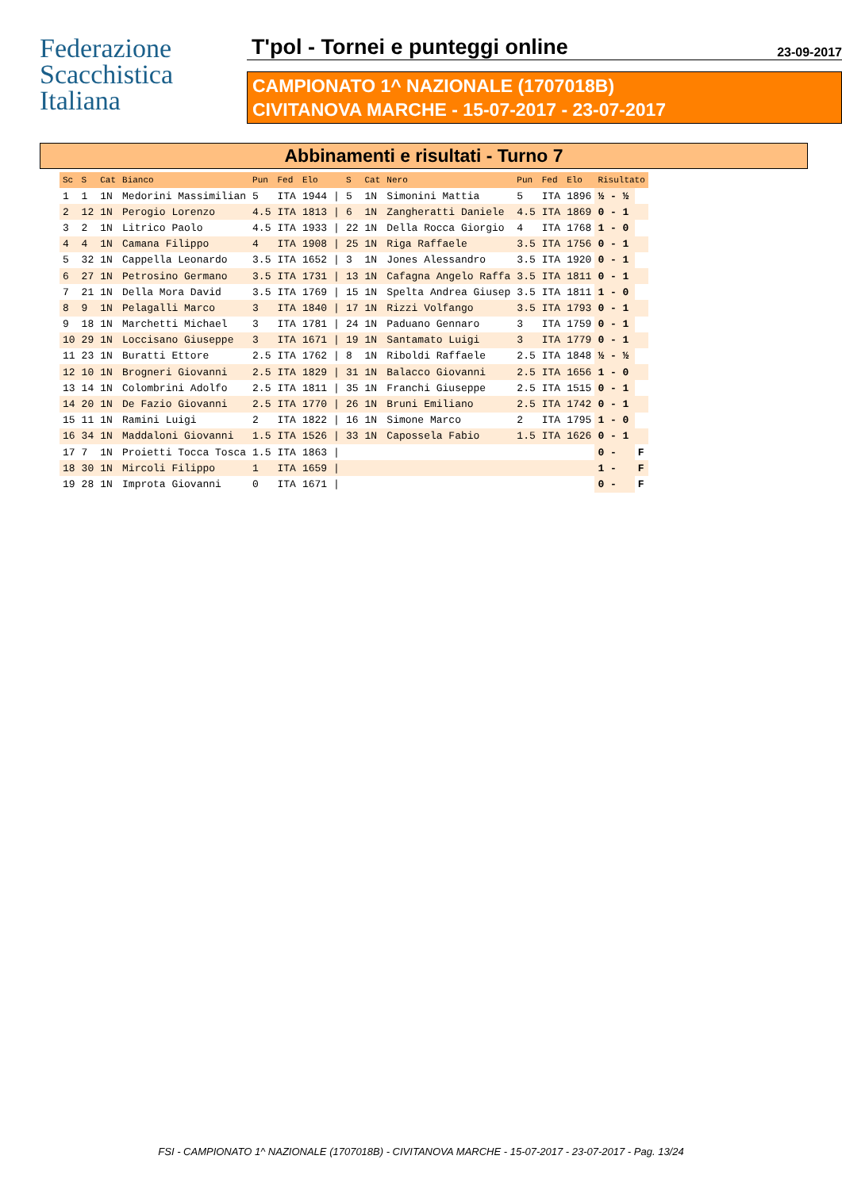Federazione
Scacchistica
Italiana
T'pol - Tornei e punteggi online 23-09-2017
CAMPIONATO 1^ NAZIONALE (1707018B)
CIVITANOVA MARCHE - 15-07-2017 - 23-07-2017
Abbinamenti e risultati - Turno 7
| Sc | S | Cat | Bianco | Pun | Fed | Elo | | S | Cat | Nero | Pun | Fed | Elo | Risultato | |
| --- | --- | --- | --- | --- | --- | --- | --- | --- | --- | --- | --- | --- | --- | --- | --- |
| 1 | 1 | 1N | Medorini Massimilian | 5 | ITA | 1944 | / | 5 | 1N | Simonini Mattia | 5 | ITA | 1896 | ½ - ½ | |
| 2 | 12 | 1N | Perogio Lorenzo | 4.5 | ITA | 1813 | / | 6 | 1N | Zangheratti Daniele | 4.5 | ITA | 1869 | 0 - 1 | |
| 3 | 2 | 1N | Litrico Paolo | 4.5 | ITA | 1933 | / | 22 | 1N | Della Rocca Giorgio | 4 | ITA | 1768 | 1 - 0 | |
| 4 | 4 | 1N | Camana Filippo | 4 | ITA | 1908 | / | 25 | 1N | Riga Raffaele | 3.5 | ITA | 1756 | 0 - 1 | |
| 5 | 32 | 1N | Cappella Leonardo | 3.5 | ITA | 1652 | / | 3 | 1N | Jones Alessandro | 3.5 | ITA | 1920 | 0 - 1 | |
| 6 | 27 | 1N | Petrosino Germano | 3.5 | ITA | 1731 | / | 13 | 1N | Cafagna Angelo Raffa | 3.5 | ITA | 1811 | 0 - 1 | |
| 7 | 21 | 1N | Della Mora David | 3.5 | ITA | 1769 | / | 15 | 1N | Spelta Andrea Giusep | 3.5 | ITA | 1811 | 1 - 0 | |
| 8 | 9 | 1N | Pelagalli Marco | 3 | ITA | 1840 | / | 17 | 1N | Rizzi Volfango | 3.5 | ITA | 1793 | 0 - 1 | |
| 9 | 18 | 1N | Marchetti Michael | 3 | ITA | 1781 | / | 24 | 1N | Paduano Gennaro | 3 | ITA | 1759 | 0 - 1 | |
| 10 | 29 | 1N | Loccisano Giuseppe | 3 | ITA | 1671 | / | 19 | 1N | Santamato Luigi | 3 | ITA | 1779 | 0 - 1 | |
| 11 | 23 | 1N | Buratti Ettore | 2.5 | ITA | 1762 | / | 8 | 1N | Riboldi Raffaele | 2.5 | ITA | 1848 | ½ - ½ | |
| 12 | 10 | 1N | Brogneri Giovanni | 2.5 | ITA | 1829 | / | 31 | 1N | Balacco Giovanni | 2.5 | ITA | 1656 | 1 - 0 | |
| 13 | 14 | 1N | Colombrini Adolfo | 2.5 | ITA | 1811 | / | 35 | 1N | Franchi Giuseppe | 2.5 | ITA | 1515 | 0 - 1 | |
| 14 | 20 | 1N | De Fazio Giovanni | 2.5 | ITA | 1770 | / | 26 | 1N | Bruni Emiliano | 2.5 | ITA | 1742 | 0 - 1 | |
| 15 | 11 | 1N | Ramini Luigi | 2 | ITA | 1822 | / | 16 | 1N | Simone Marco | 2 | ITA | 1795 | 1 - 0 | |
| 16 | 34 | 1N | Maddaloni Giovanni | 1.5 | ITA | 1526 | / | 33 | 1N | Capossela Fabio | 1.5 | ITA | 1626 | 0 - 1 | |
| 17 | 7 | 1N | Proietti Tocca Tosca | 1.5 | ITA | 1863 | / | | | | | | | 0 - | F |
| 18 | 30 | 1N | Mircoli Filippo | 1 | ITA | 1659 | / | | | | | | | 1 - | F |
| 19 | 28 | 1N | Improta Giovanni | 0 | ITA | 1671 | / | | | | | | | 0 - | F |
FSI - CAMPIONATO 1^ NAZIONALE (1707018B) - CIVITANOVA MARCHE - 15-07-2017 - 23-07-2017 - Pag. 13/24